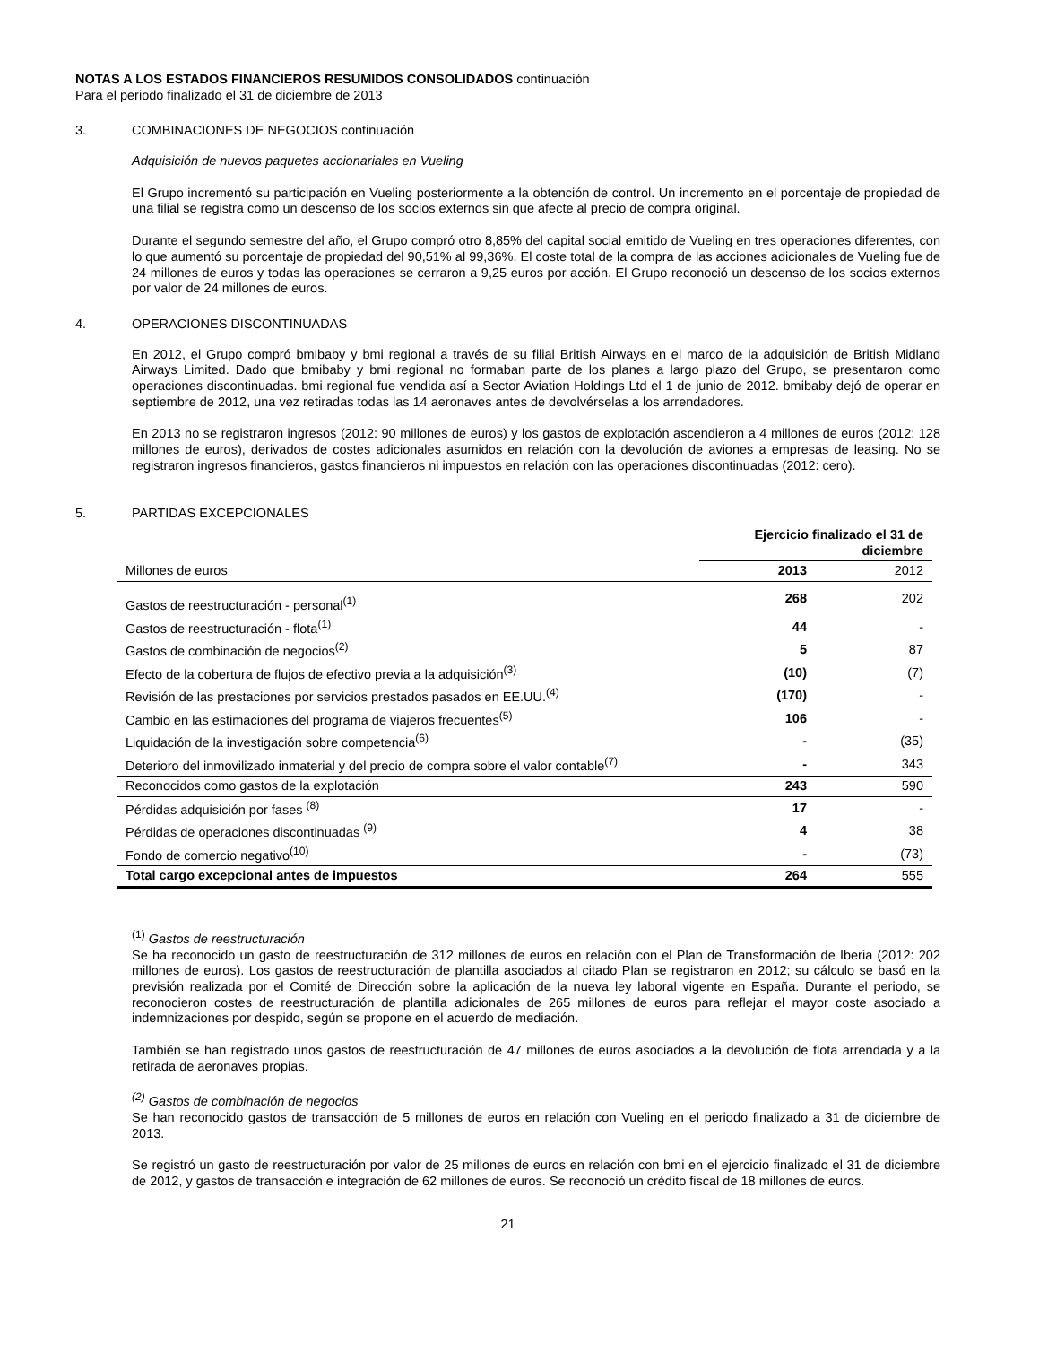NOTAS A LOS ESTADOS FINANCIEROS RESUMIDOS CONSOLIDADOS continuación
Para el periodo finalizado el 31 de diciembre de 2013
3. COMBINACIONES DE NEGOCIOS continuación
Adquisición de nuevos paquetes accionariales en Vueling
El Grupo incrementó su participación en Vueling posteriormente a la obtención de control. Un incremento en el porcentaje de propiedad de una filial se registra como un descenso de los socios externos sin que afecte al precio de compra original.
Durante el segundo semestre del año, el Grupo compró otro 8,85% del capital social emitido de Vueling en tres operaciones diferentes, con lo que aumentó su porcentaje de propiedad del 90,51% al 99,36%. El coste total de la compra de las acciones adicionales de Vueling fue de 24 millones de euros y todas las operaciones se cerraron a 9,25 euros por acción. El Grupo reconoció un descenso de los socios externos por valor de 24 millones de euros.
4. OPERACIONES DISCONTINUADAS
En 2012, el Grupo compró bmibaby y bmi regional a través de su filial British Airways en el marco de la adquisición de British Midland Airways Limited. Dado que bmibaby y bmi regional no formaban parte de los planes a largo plazo del Grupo, se presentaron como operaciones discontinuadas. bmi regional fue vendida así a Sector Aviation Holdings Ltd el 1 de junio de 2012. bmibaby dejó de operar en septiembre de 2012, una vez retiradas todas las 14 aeronaves antes de devolvérselas a los arrendadores.
En 2013 no se registraron ingresos (2012: 90 millones de euros) y los gastos de explotación ascendieron a 4 millones de euros (2012: 128 millones de euros), derivados de costes adicionales asumidos en relación con la devolución de aviones a empresas de leasing. No se registraron ingresos financieros, gastos financieros ni impuestos en relación con las operaciones discontinuadas (2012: cero).
5. PARTIDAS EXCEPCIONALES
| | Ejercicio finalizado el 31 de diciembre | |
| --- | --- | --- |
| Millones de euros | 2013 | 2012 |
| Gastos de reestructuración - personal<sup>(1)</sup> | 268 | 202 |
| Gastos de reestructuración - flota<sup>(1)</sup> | 44 | - |
| Gastos de combinación de negocios<sup>(2)</sup> | 5 | 87 |
| Efecto de la cobertura de flujos de efectivo previa a la adquisición<sup>(3)</sup> | (10) | (7) |
| Revisión de las prestaciones por servicios prestados pasados en EE.UU.<sup>(4)</sup> | (170) | - |
| Cambio en las estimaciones del programa de viajeros frecuentes<sup>(5)</sup> | 106 | - |
| Liquidación de la investigación sobre competencia<sup>(6)</sup> | - | (35) |
| Deterioro del inmovilizado inmaterial y del precio de compra sobre el valor contable<sup>(7)</sup> | - | 343 |
| Reconocidos como gastos de la explotación | 243 | 590 |
| Pérdidas adquisición por fases <sup>(8)</sup> | 17 | - |
| Pérdidas de operaciones discontinuadas <sup>(9)</sup> | 4 | 38 |
| Fondo de comercio negativo<sup>(10)</sup> | - | (73) |
| Total cargo excepcional antes de impuestos | 264 | 555 |
<sup>(1)</sup> Gastos de reestructuración
Se ha reconocido un gasto de reestructuración de 312 millones de euros en relación con el Plan de Transformación de Iberia (2012: 202 millones de euros). Los gastos de reestructuración de plantilla asociados al citado Plan se registraron en 2012; su cálculo se basó en la previsión realizada por el Comité de Dirección sobre la aplicación de la nueva ley laboral vigente en España. Durante el periodo, se reconocieron costes de reestructuración de plantilla adicionales de 265 millones de euros para reflejar el mayor coste asociado a indemnizaciones por despido, según se propone en el acuerdo de mediación.
También se han registrado unos gastos de reestructuración de 47 millones de euros asociados a la devolución de flota arrendada y a la retirada de aeronaves propias.
<sup>(2)</sup> Gastos de combinación de negocios
Se han reconocido gastos de transacción de 5 millones de euros en relación con Vueling en el periodo finalizado a 31 de diciembre de 2013.
Se registró un gasto de reestructuración por valor de 25 millones de euros en relación con bmi en el ejercicio finalizado el 31 de diciembre de 2012, y gastos de transacción e integración de 62 millones de euros. Se reconoció un crédito fiscal de 18 millones de euros.
21